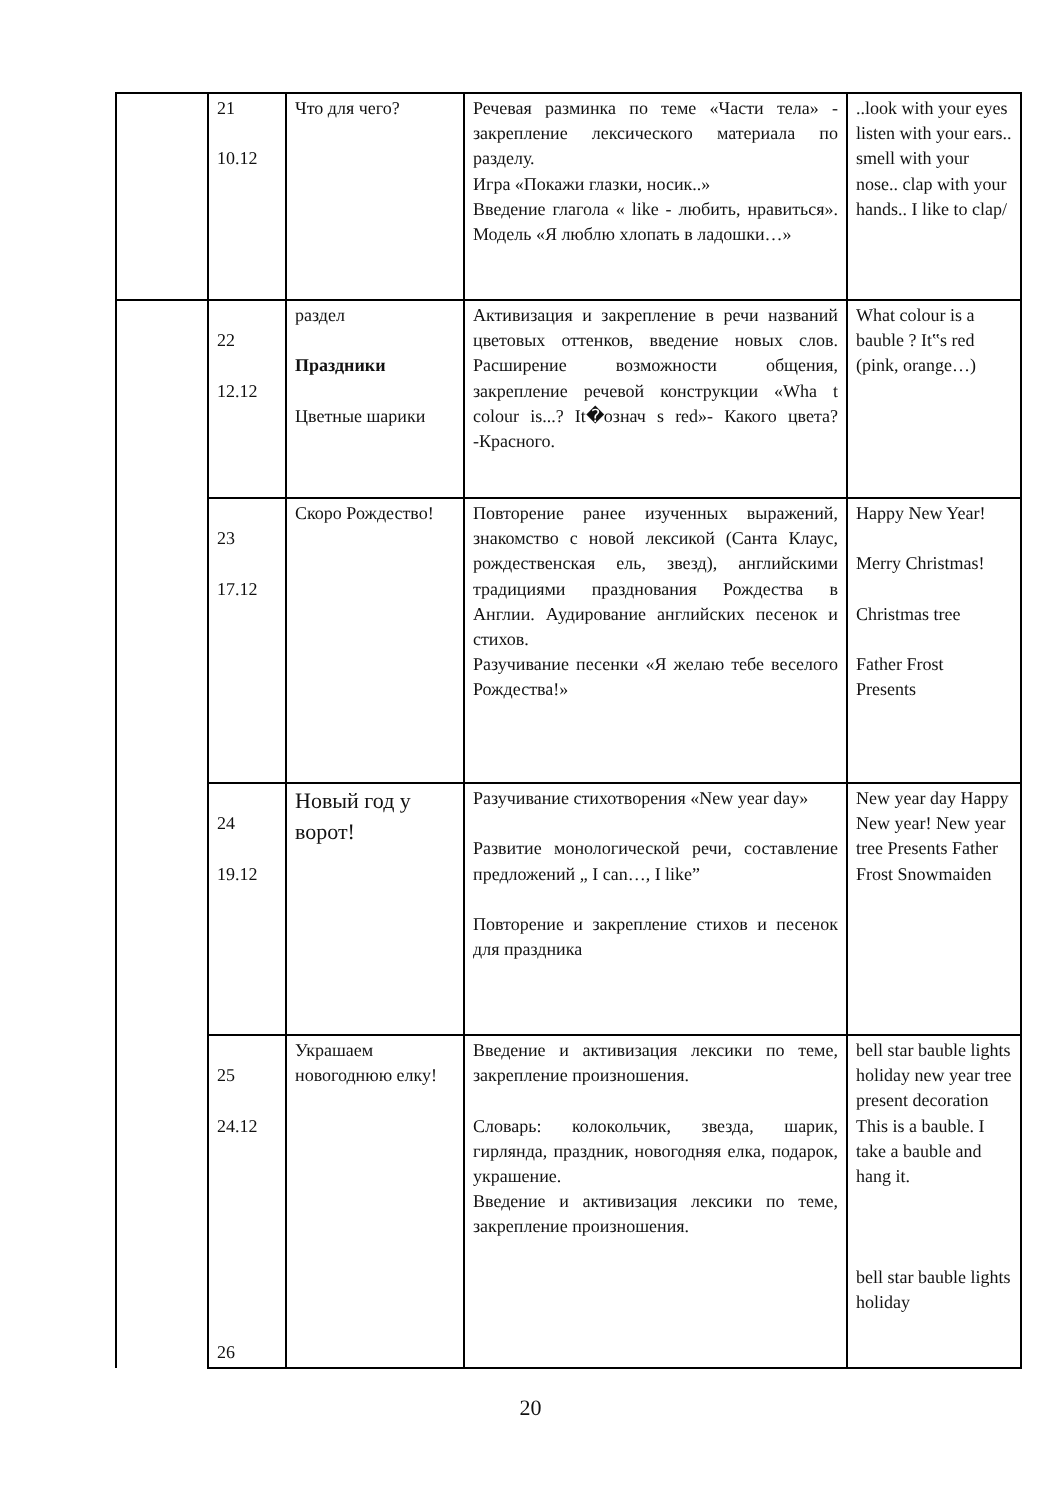| | 21 10.12 | Что для чего? | Речевая разминка по теме «Части тела» - закрепление лексического материала по разделу. Игра «Покажи глазки, носик..» Введение глагола « like - любить, нравиться». Модель «Я люблю хлопать в ладошки…» | ..look with your eyes listen with your ears.. smell with your nose.. clap with your hands.. I like to clap/ |
| | 22 12.12 | раздел Праздники Цветные шарики | Активизация и закрепление в речи названий цветовых оттенков, введение новых слов. Расширение возможности общения, закрепление речевой конструкции «Wha t colour is...? It�означ s red»- Какого цвета? -Красного. | What colour is a bauble ? It‟s red (pink, orange…) |
| | 23 17.12 | Скоро Рождество! | Повторение ранее изученных выражений, знакомство с новой лексикой (Санта Клаус, рождественская ель, звезд), английскими традициями празднования Рождества в Англии. Аудирование английских песенок и стихов. Разучивание песенки «Я желаю тебе веселого Рождества!» | Happy New Year! Merry Christmas! Christmas tree Father Frost Presents |
| | 24 19.12 | Новый год у ворот! | Разучивание стихотворения «New year day» Развитие монологической речи, составление предложений „ I can…, I like” Повторение и закрепление стихов и песенок для праздника | New year day Happy New year! New year tree Presents Father Frost Snowmaiden |
| | 25 24.12 26 | Украшаем новогоднюю елку! | Введение и активизация лексики по теме, закрепление произношения. Словарь: колокольчик, звезда, шарик, гирлянда, праздник, новогодняя елка, подарок, украшение. Введение и активизация лексики по теме, закрепление произношения. | bell star bauble lights holiday new year tree present decoration This is a bauble. I take a bauble and hang it. bell star bauble lights holiday |
20